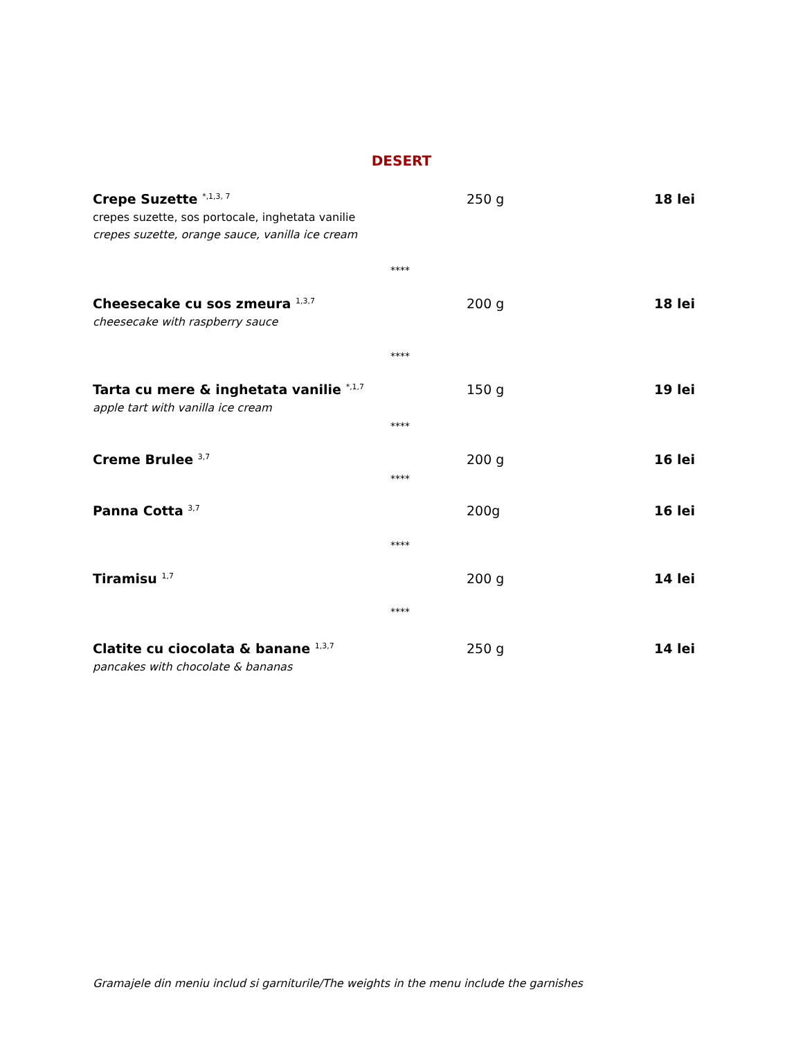DESERT
Crepe Suzette <sup>*,1,3, 7</sup>
250 g 18 lei
crepes suzette, sos portocale, inghetata vanilie
crepes suzette, orange sauce, vanilla ice cream
****
Cheesecake cu sos zmeura <sup>1,3,7</sup>
200 g 18 lei
cheesecake with raspberry sauce
****
Tarta cu mere & inghetata vanilie <sup>*,1,7</sup>
150 g 19 lei
apple tart with vanilla ice cream
****
Creme Brulee <sup>3,7</sup>
200 g 16 lei
****
Panna Cotta <sup>3,7</sup>
200g 16 lei
****
Tiramisu <sup>1,7</sup>
200 g 14 lei
****
Clatite cu ciocolata & banane <sup>1,3,7</sup>
250 g 14 lei
pancakes with chocolate & bananas
Gramajele din meniu includ si garniturile/The weights in the menu include the garnishes